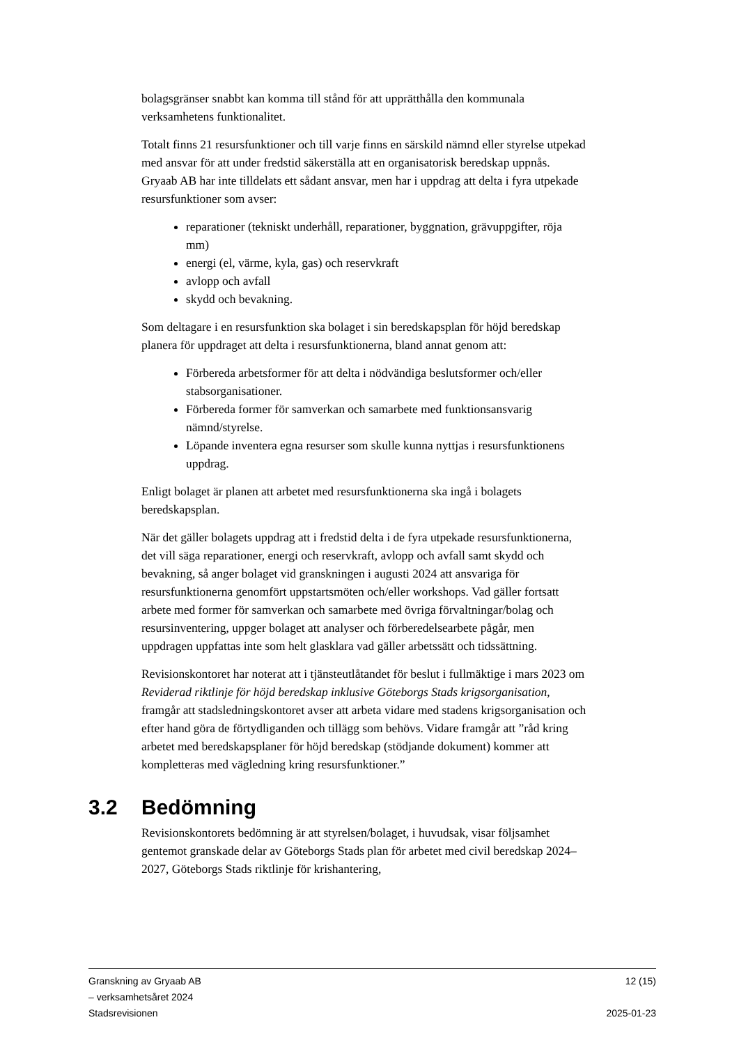bolagsgränser snabbt kan komma till stånd för att upprätthålla den kommunala verksamhetens funktionalitet.
Totalt finns 21 resursfunktioner och till varje finns en särskild nämnd eller styrelse utpekad med ansvar för att under fredstid säkerställa att en organisatorisk beredskap uppnås. Gryaab AB har inte tilldelats ett sådant ansvar, men har i uppdrag att delta i fyra utpekade resursfunktioner som avser:
reparationer (tekniskt underhåll, reparationer, byggnation, grävuppgifter, röja mm)
energi (el, värme, kyla, gas) och reservkraft
avlopp och avfall
skydd och bevakning.
Som deltagare i en resursfunktion ska bolaget i sin beredskapsplan för höjd beredskap planera för uppdraget att delta i resursfunktionerna, bland annat genom att:
Förbereda arbetsformer för att delta i nödvändiga beslutsformer och/eller stabsorganisationer.
Förbereda former för samverkan och samarbete med funktionsansvarig nämnd/styrelse.
Löpande inventera egna resurser som skulle kunna nyttjas i resursfunktionens uppdrag.
Enligt bolaget är planen att arbetet med resursfunktionerna ska ingå i bolagets beredskapsplan.
När det gäller bolagets uppdrag att i fredstid delta i de fyra utpekade resursfunktionerna, det vill säga reparationer, energi och reservkraft, avlopp och avfall samt skydd och bevakning, så anger bolaget vid granskningen i augusti 2024 att ansvariga för resursfunktionerna genomfört uppstartsmöten och/eller workshops. Vad gäller fortsatt arbete med former för samverkan och samarbete med övriga förvaltningar/bolag och resursinventering, uppger bolaget att analyser och förberedelsearbete pågår, men uppdragen uppfattas inte som helt glasklara vad gäller arbetssätt och tidssättning.
Revisionskontoret har noterat att i tjänsteutlåtandet för beslut i fullmäktige i mars 2023 om Reviderad riktlinje för höjd beredskap inklusive Göteborgs Stads krigsorganisation, framgår att stadsledningskontoret avser att arbeta vidare med stadens krigsorganisation och efter hand göra de förtydliganden och tillägg som behövs. Vidare framgår att ”råd kring arbetet med beredskapsplaner för höjd beredskap (stödjande dokument) kommer att kompletteras med vägledning kring resursfunktioner.”
3.2 Bedömning
Revisionskontorets bedömning är att styrelsen/bolaget, i huvudsak, visar följsamhet gentemot granskade delar av Göteborgs Stads plan för arbetet med civil beredskap 2024–2027, Göteborgs Stads riktlinje för krishantering,
Granskning av Gryaab AB
– verksamhetsåret 2024
Stadsrevisionen
12 (15)
2025-01-23